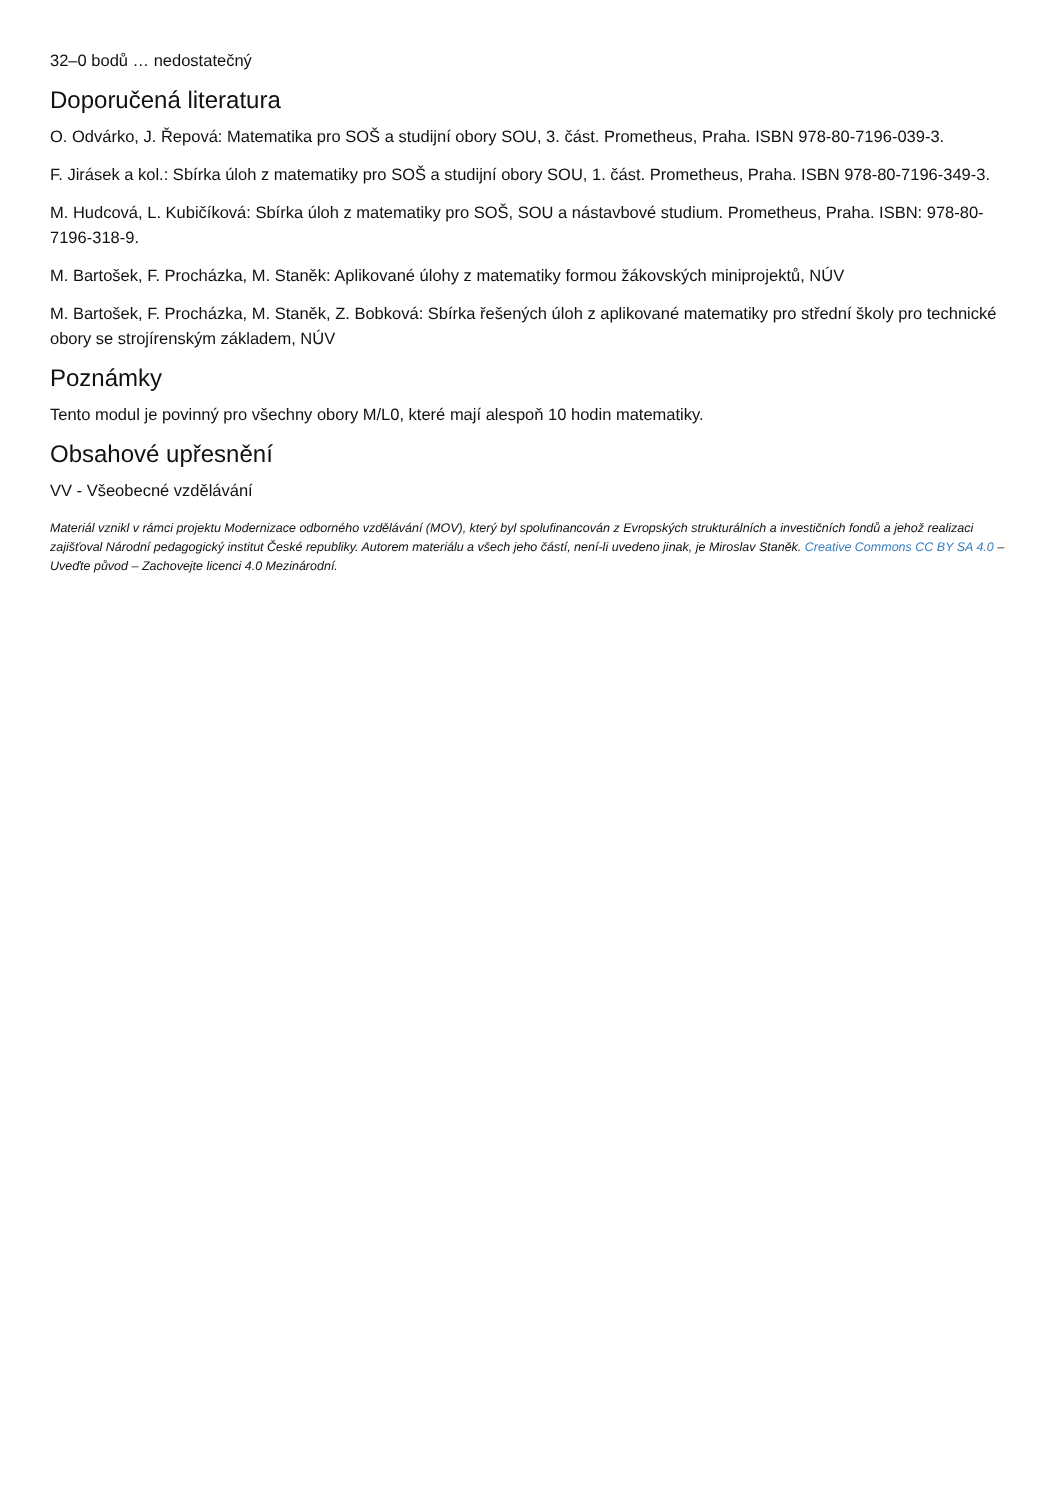32–0 bodů … nedostatečný
Doporučená literatura
O. Odvárko, J. Řepová: Matematika pro SOŠ a studijní obory SOU, 3. část. Prometheus, Praha. ISBN 978-80-7196-039-3.
F. Jirásek a kol.: Sbírka úloh z matematiky pro SOŠ a studijní obory SOU, 1. část. Prometheus, Praha. ISBN 978-80-7196-349-3.
M. Hudcová, L. Kubičíková: Sbírka úloh z matematiky pro SOŠ, SOU a nástavbové studium. Prometheus, Praha. ISBN: 978-80-7196-318-9.
M. Bartošek, F. Procházka, M. Staněk: Aplikované úlohy z matematiky formou žákovských miniprojektů, NÚV
M. Bartošek, F. Procházka, M. Staněk, Z. Bobková: Sbírka řešených úloh z aplikované matematiky pro střední školy pro technické obory se strojírenským základem, NÚV
Poznámky
Tento modul je povinný pro všechny obory M/L0, které mají alespoň 10 hodin matematiky.
Obsahové upřesnění
VV - Všeobecné vzdělávání
Materiál vznikl v rámci projektu Modernizace odborného vzdělávání (MOV), který byl spolufinancován z Evropských strukturálních a investičních fondů a jehož realizaci zajišťoval Národní pedagogický institut České republiky. Autorem materiálu a všech jeho částí, není-li uvedeno jinak, je Miroslav Staněk. Creative Commons CC BY SA 4.0 – Uveďte původ – Zachovejte licenci 4.0 Mezinárodní.